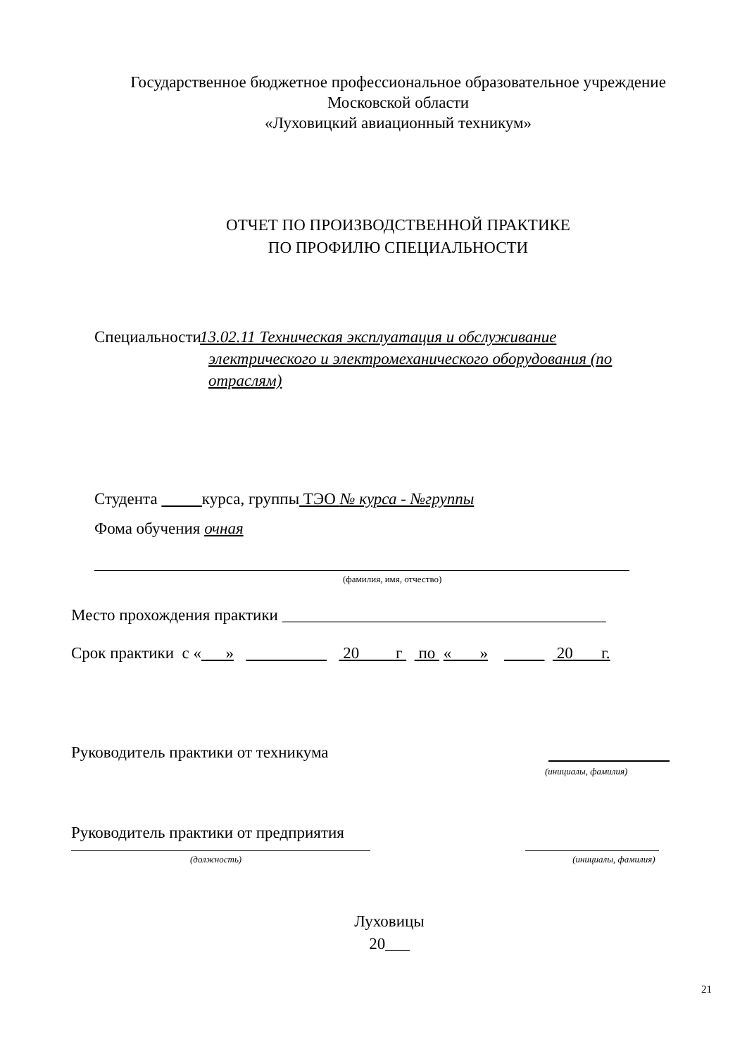Государственное бюджетное профессиональное образовательное учреждение
Московской области
«Луховицкий авиационный техникум»
ОТЧЕТ ПО ПРОИЗВОДСТВЕННОЙ ПРАКТИКЕ
ПО ПРОФИЛЮ СПЕЦИАЛЬНОСТИ
Специальности 13.02.11 Техническая эксплуатация и обслуживание электрического и электромеханического оборудования (по отраслям)
Студента курса, группы ТЭО № курса - №группы
Фома обучения очная
(фамилия, имя, отчество)
Место прохождения практики ________________________________________
Срок практики с « » 20 г по « » 20 г.
Руководитель практики от техникума
(инициалы, фамилия)
Руководитель практики от предприятия
(должность) (инициалы, фамилия)
Луховицы
20___
21